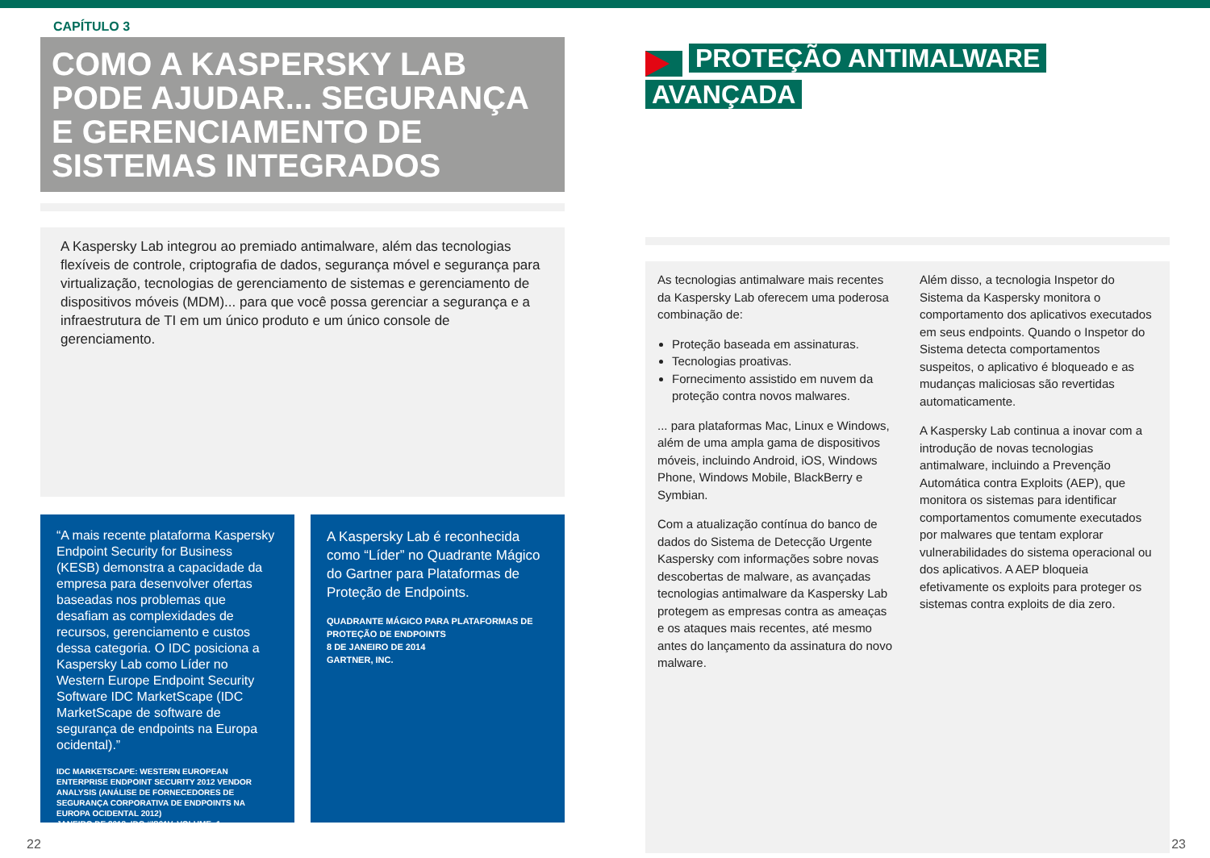CAPÍTULO 3
COMO A KASPERSKY LAB PODE AJUDAR... SEGURANÇA E GERENCIAMENTO DE SISTEMAS INTEGRADOS
A Kaspersky Lab integrou ao premiado antimalware, além das tecnologias flexíveis de controle, criptografia de dados, segurança móvel e segurança para virtualização, tecnologias de gerenciamento de sistemas e gerenciamento de dispositivos móveis (MDM)... para que você possa gerenciar a segurança e a infraestrutura de TI em um único produto e um único console de gerenciamento.
“A mais recente plataforma Kaspersky Endpoint Security for Business (KESB) demonstra a capacidade da empresa para desenvolver ofertas baseadas nos problemas que desafiam as complexidades de recursos, gerenciamento e custos dessa categoria. O IDC posiciona a Kaspersky Lab como Líder no Western Europe Endpoint Security Software IDC MarketScape (IDC MarketScape de software de segurança de endpoints na Europa ocidental).”
IDC MARKETSCAPE: WESTERN EUROPEAN ENTERPRISE ENDPOINT SECURITY 2012 VENDOR ANALYSIS (ANÁLISE DE FORNECEDORES DE SEGURANÇA CORPORATIVA DE ENDPOINTS NA EUROPA OCIDENTAL 2012)
JANEIRO DE 2013, IDC #IS01V, VOLUME: 1
A Kaspersky Lab é reconhecida como “Líder” no Quadrante Mágico do Gartner para Plataformas de Proteção de Endpoints.
QUADRANTE MÁGICO PARA PLATAFORMAS DE PROTEÇÃO DE ENDPOINTS
8 DE JANEIRO DE 2014
GARTNER, INC.
PROTEÇÃO ANTIMALWARE
AVANÇADA
As tecnologias antimalware mais recentes da Kaspersky Lab oferecem uma poderosa combinação de:
Proteção baseada em assinaturas.
Tecnologias proativas.
Fornecimento assistido em nuvem da proteção contra novos malwares.
... para plataformas Mac, Linux e Windows, além de uma ampla gama de dispositivos móveis, incluindo Android, iOS, Windows Phone, Windows Mobile, BlackBerry e Symbian.
Com a atualização contínua do banco de dados do Sistema de Detecção Urgente Kaspersky com informações sobre novas descobertas de malware, as avançadas tecnologias antimalware da Kaspersky Lab protegem as empresas contra as ameaças e os ataques mais recentes, até mesmo antes do lançamento da assinatura do novo malware.
Além disso, a tecnologia Inspetor do Sistema da Kaspersky monitora o comportamento dos aplicativos executados em seus endpoints. Quando o Inspetor do Sistema detecta comportamentos suspeitos, o aplicativo é bloqueado e as mudanças maliciosas são revertidas automaticamente.
A Kaspersky Lab continua a inovar com a introdução de novas tecnologias antimalware, incluindo a Prevenção Automática contra Exploits (AEP), que monitora os sistemas para identificar comportamentos comumente executados por malwares que tentam explorar vulnerabilidades do sistema operacional ou dos aplicativos. A AEP bloqueia efetivamente os exploits para proteger os sistemas contra exploits de dia zero.
22 23